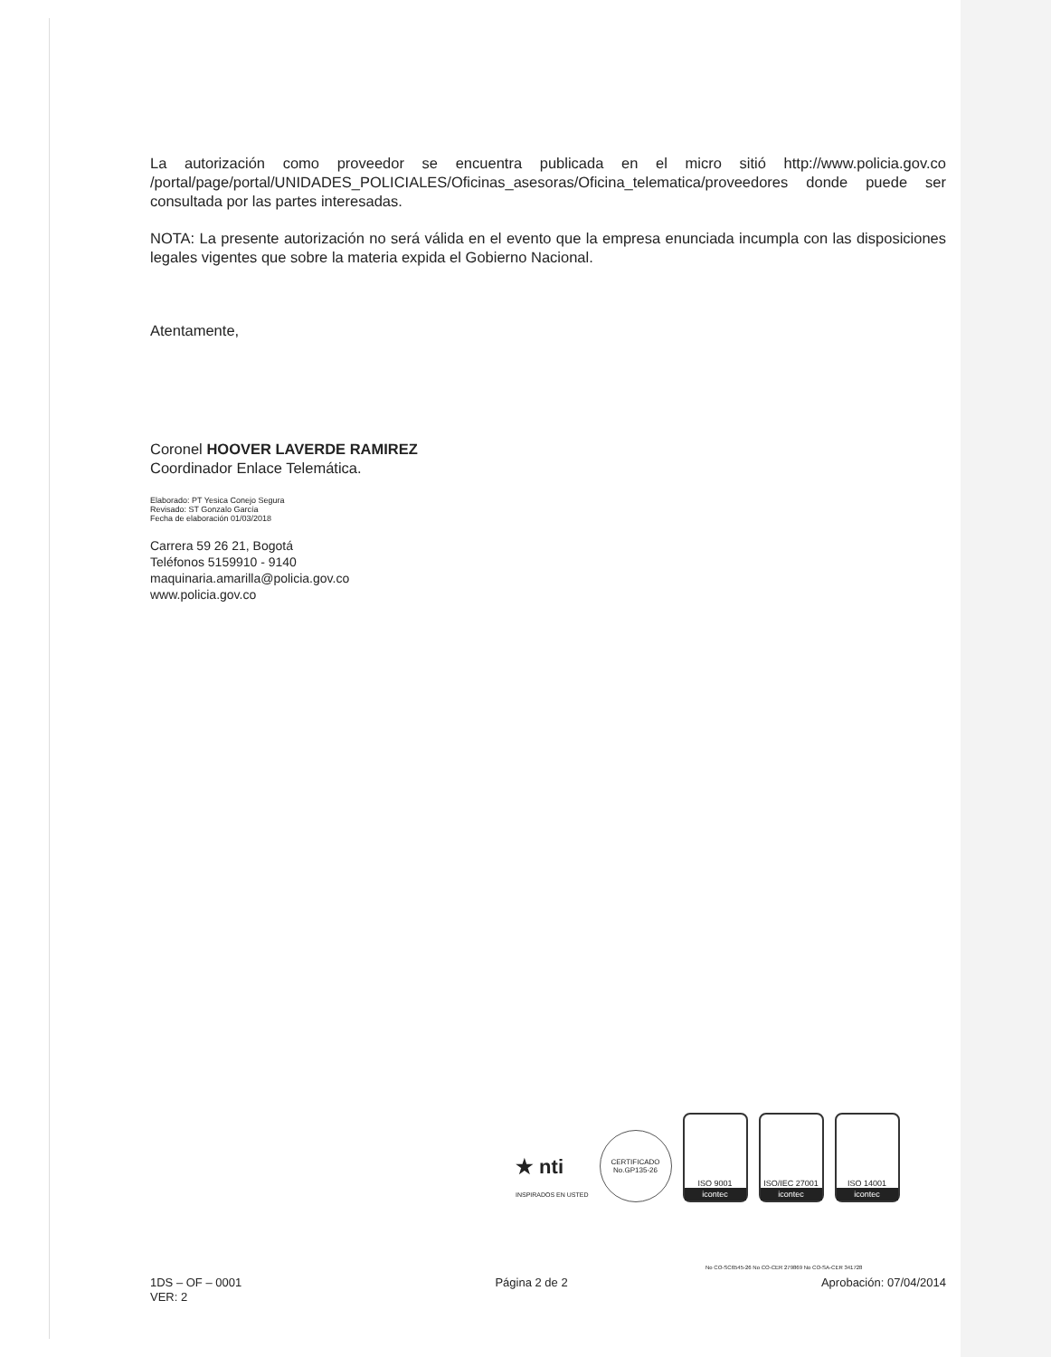La autorización como proveedor se encuentra publicada en el micro sitió http://www.policia.gov.co /portal/page/portal/UNIDADES_POLICIALES/Oficinas_asesoras/Oficina_telematica/proveedores donde puede ser consultada por las partes interesadas.
NOTA: La presente autorización no será válida en el evento que la empresa enunciada incumpla con las disposiciones legales vigentes que sobre la materia expida el Gobierno Nacional.
Atentamente,
Coronel HOOVER LAVERDE RAMIREZ
Coordinador Enlace Telemática.
Elaborado: PT Yesica Conejo Segura
Revisado: ST Gonzalo García
Fecha de elaboración 01/03/2018
Carrera 59 26 21, Bogotá
Teléfonos 5159910 - 9140
maquinaria.amarilla@policia.gov.co
www.policia.gov.co
★ nti
INSPIRADOS EN USTED
CERTIFICADO
No.GP135-26
ISO 9001
icontec
ISO/IEC 27001
icontec
ISO 14001
icontec
No CO-SC6545-26 No CO-CER 279869 No CO-SA-CER 341728
1DS – OF – 0001
VER: 2
Página 2 de 2 Aprobación: 07/04/2014